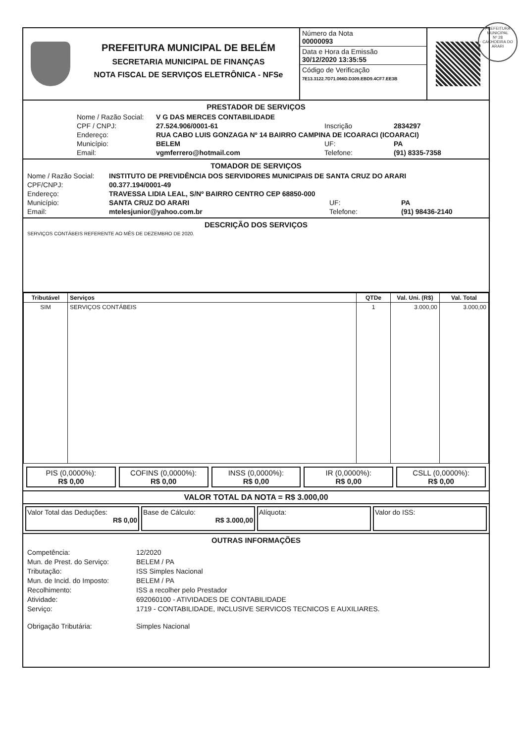PREFEITURA MUNICIPAL DE BELÉM
SECRETARIA MUNICIPAL DE FINANÇAS
NOTA FISCAL DE SERVIÇOS ELETRÔNICA - NFSe
Número da Nota
00000093
Data e Hora da Emissão
30/12/2020 13:35:55
Código de Verificação
7E13.3122.7D71.066D.D309.EBD9.4CF7.EE3B
PRESTADOR DE SERVIÇOS
Nome / Razão Social: V G DAS MERCES CONTABILIDADE CPF / CNPJ: 27.524.906/0001-61 Inscrição 2834297 Endereço: RUA CABO LUIS GONZAGA Nº 14 BAIRRO CAMPINA DE ICOARACI (ICOARACI) Município: BELEM UF: PA Email: vgmferrero@hotmail.com Telefone: (91) 8335-7358
TOMADOR DE SERVIÇOS
Nome / Razão Social: INSTITUTO DE PREVIDÊNCIA DOS SERVIDORES MUNICIPAIS DE SANTA CRUZ DO ARARI CPF/CNPJ: 00.377.194/0001-49 Endereço: TRAVESSA LIDIA LEAL, S/Nº BAIRRO CENTRO CEP 68850-000 Município: SANTA CRUZ DO ARARI UF: PA Email: mtelesjunior@yahoo.com.br Telefone: (91) 98436-2140
DESCRIÇÃO DOS SERVIÇOS
SERVIÇOS CONTÁBEIS REFERENTE AO MÊS DE DEZEMBRO DE 2020.
| Tributável | Serviços | QTDe | Val. Uni. (R$) | Val. Total |
| --- | --- | --- | --- | --- |
| SIM | SERVIÇOS CONTÁBEIS | 1 | 3.000,00 | 3.000,00 |
PIS (0,0000%):
R$ 0,00
COFINS (0,0000%):
R$ 0,00
INSS (0,0000%):
R$ 0,00
IR (0,0000%):
R$ 0,00
CSLL (0,0000%):
R$ 0,00
VALOR TOTAL DA NOTA = R$ 3.000,00
Valor Total das Deduções:
R$ 0,00
Base de Cálculo:
R$ 3.000,00
Alíquota: Valor do ISS:
OUTRAS INFORMAÇÕES
Competência: 12/2020 Mun. de Prest. do Serviço: BELEM / PA Tributação: ISS Simples Nacional Mun. de Incid. do Imposto: BELEM / PA Recolhimento: ISS a recolher pelo Prestador Atividade: 692060100 - ATIVIDADES DE CONTABILIDADE Serviço: 1719 - CONTABILIDADE, INCLUSIVE SERVICOS TECNICOS E AUXILIARES. Obrigação Tributária: Simples Nacional
PREFEITURA MUNICIPAL
Nº 28
CACHOEIRA DO ARARI